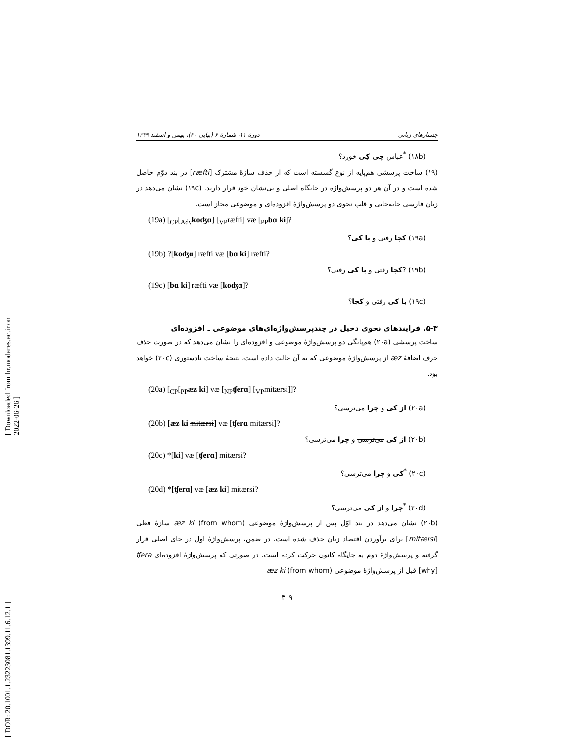[ Downloaded from lrr.modares.ac.ir on 2022-06-26 ]
[ DOR: 20.1001.1.23223081.1399.11.6.12.1 ]
جستارهای زبانی دورهٔ ۱۱، شمارهٔ ۶ (پیاپی ۶۰)، بهمن و اسفند ۱۳۹۹
(۱۸b) <sup>*</sup>عباس چی کِی خورد؟
(۱۹) ساخت پرسشی هم‌پایه از نوع گسسته است که از حذف سازهٔ مشترک [ræfti] در بند دوّم حاصل شده است و در آن هر دو پرسش‌واژه در جایگاه اصلی و بی‌نشان خود قرار دارند. (۱۹c) نشان می‌دهد در زبان فارسی جابه‌جایی و قلب نحوی دو پرسش‌واژهٔ افزوده‌ای و موضوعی مجاز است.
(19a) [<sub>CP</sub>[<sub>Adv</sub>koʤɑ] [<sub>VP</sub>ræfti] væ [<sub>PP</sub>bɑ ki]?
(۱۹a) کجا رفتی و با کی؟
(19b) ?[koʤɑ] ræfti væ [bɑ ki] ræfti?
(۱۹b) ?کجا رفتی و با کی رفتی؟
(19c) [bɑ ki] ræfti væ [koʤɑ]?
(۱۹c) با کی رفتی و کجا؟
۵-۳. فرایندهای نحوی دخیل در چندپرسش‌واژه‌ای‌های موضوعی ـ افزوده‌ای
ساخت پرسشی (۲۰a) هم‌پایگی دو پرسش‌واژهٔ موضوعی و افزوده‌ای را نشان می‌دهد که در صورت حذف حرف اضافهٔ æz از پرسش‌واژهٔ موضوعی که به آن حالت داده است، نتیجهٔ ساخت نادستوری (۲۰c) خواهد بود.
(20a) [<sub>CP</sub>[<sub>PP</sub>æz ki] væ [<sub>NP</sub>ʧerɑ] [<sub>VP</sub>mitærsi]]?
(۲۰a) از کی و چرا می‌ترسی؟
(20b) [æz ki mitærsi] væ [ʧerɑ mitærsi]?
(۲۰b) از کی می‌ترسی و چرا می‌ترسی؟
(20c) *[ki] væ [ʧerɑ] mitærsi?
(۲۰c) <sup>*</sup>کی و چرا می‌ترسی؟
(20d) *[ʧerɑ] væ [æz ki] mitærsi?
(۲۰d) <sup>*</sup>چرا و از کی می‌ترسی؟
(۲۰b) نشان می‌دهد در بند اوّل پس از پرسش‌واژهٔ موضوعی æz ki (from whom) سازهٔ فعلی [mitærsi] برای برآوردن اقتصاد زبان حذف شده است. در ضمن، پرسش‌واژهٔ اول در جای اصلی قرار گرفته و پرسش‌واژهٔ دوم به جایگاه کانون حرکت کرده است. در صورتی که پرسش‌واژهٔ افزوده‌ای ʧera [why] قبل از پرسش‌واژهٔ موضوعی æz ki (from whom)
۳۰۹